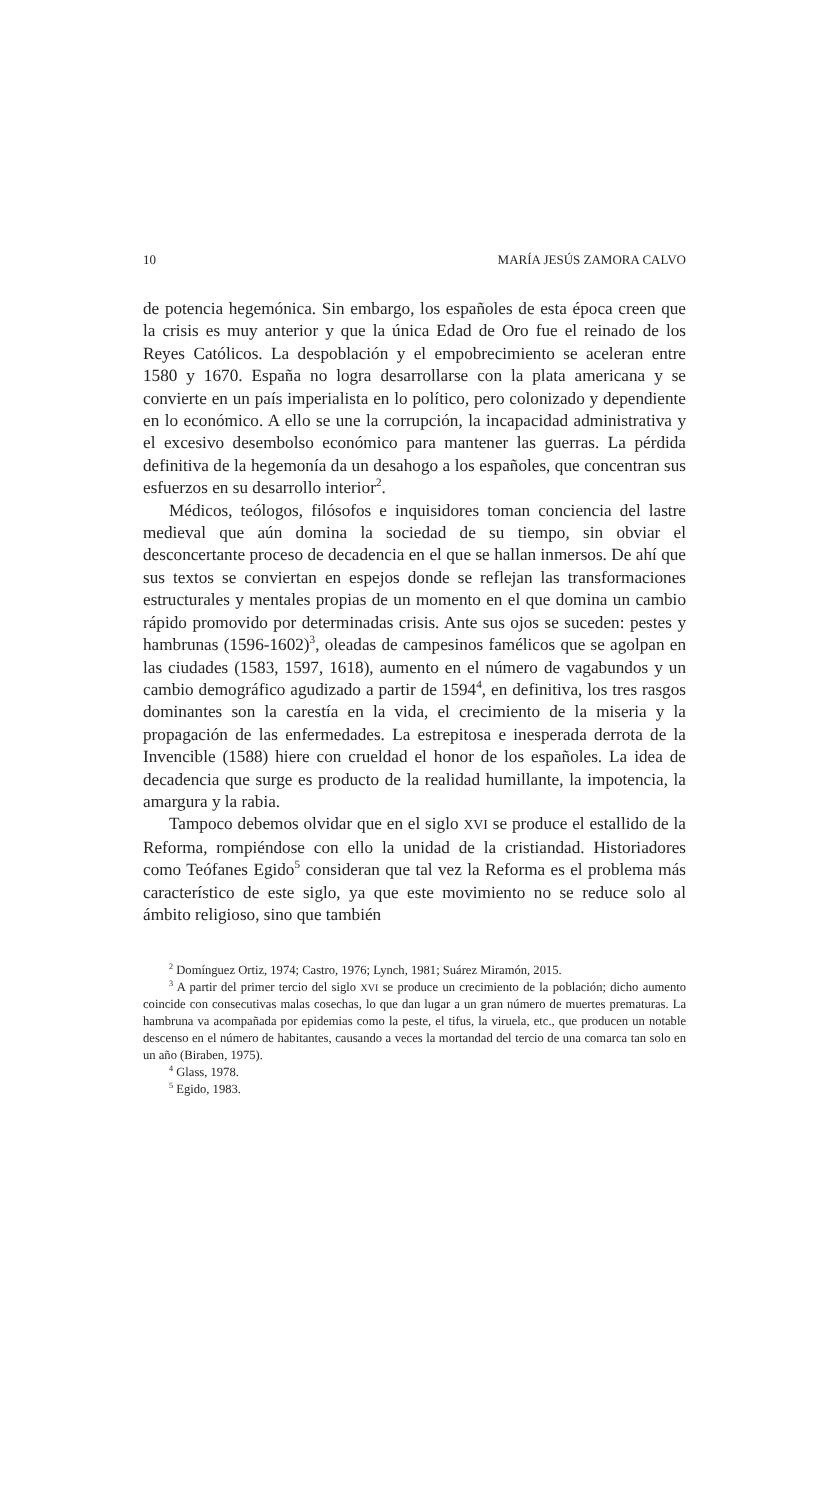10 MARÍA JESÚS ZAMORA CALVO
de potencia hegemónica. Sin embargo, los españoles de esta época creen que la crisis es muy anterior y que la única Edad de Oro fue el reinado de los Reyes Católicos. La despoblación y el empobrecimiento se aceleran entre 1580 y 1670. España no logra desarrollarse con la plata americana y se convierte en un país imperialista en lo político, pero colonizado y dependiente en lo económico. A ello se une la corrupción, la incapacidad administrativa y el excesivo desembolso económico para mantener las guerras. La pérdida definitiva de la hegemonía da un desahogo a los españoles, que concentran sus esfuerzos en su desarrollo interior<sup>2</sup>.
Médicos, teólogos, filósofos e inquisidores toman conciencia del lastre medieval que aún domina la sociedad de su tiempo, sin obviar el desconcertante proceso de decadencia en el que se hallan inmersos. De ahí que sus textos se conviertan en espejos donde se reflejan las transformaciones estructurales y mentales propias de un momento en el que domina un cambio rápido promovido por determinadas crisis. Ante sus ojos se suceden: pestes y hambrunas (1596-1602)<sup>3</sup>, oleadas de campesinos famélicos que se agolpan en las ciudades (1583, 1597, 1618), aumento en el número de vagabundos y un cambio demográfico agudizado a partir de 1594<sup>4</sup>, en definitiva, los tres rasgos dominantes son la carestía en la vida, el crecimiento de la miseria y la propagación de las enfermedades. La estrepitosa e inesperada derrota de la Invencible (1588) hiere con crueldad el honor de los españoles. La idea de decadencia que surge es producto de la realidad humillante, la impotencia, la amargura y la rabia.
Tampoco debemos olvidar que en el siglo XVI se produce el estallido de la Reforma, rompiéndose con ello la unidad de la cristiandad. Historiadores como Teófanes Egido<sup>5</sup> consideran que tal vez la Reforma es el problema más característico de este siglo, ya que este movimiento no se reduce solo al ámbito religioso, sino que también
<sup>2</sup> Domínguez Ortiz, 1974; Castro, 1976; Lynch, 1981; Suárez Miramón, 2015.
<sup>3</sup> A partir del primer tercio del siglo XVI se produce un crecimiento de la población; dicho aumento coincide con consecutivas malas cosechas, lo que dan lugar a un gran número de muertes prematuras. La hambruna va acompañada por epidemias como la peste, el tifus, la viruela, etc., que producen un notable descenso en el número de habitantes, causando a veces la mortandad del tercio de una comarca tan solo en un año (Biraben, 1975).
<sup>4</sup> Glass, 1978.
<sup>5</sup> Egido, 1983.